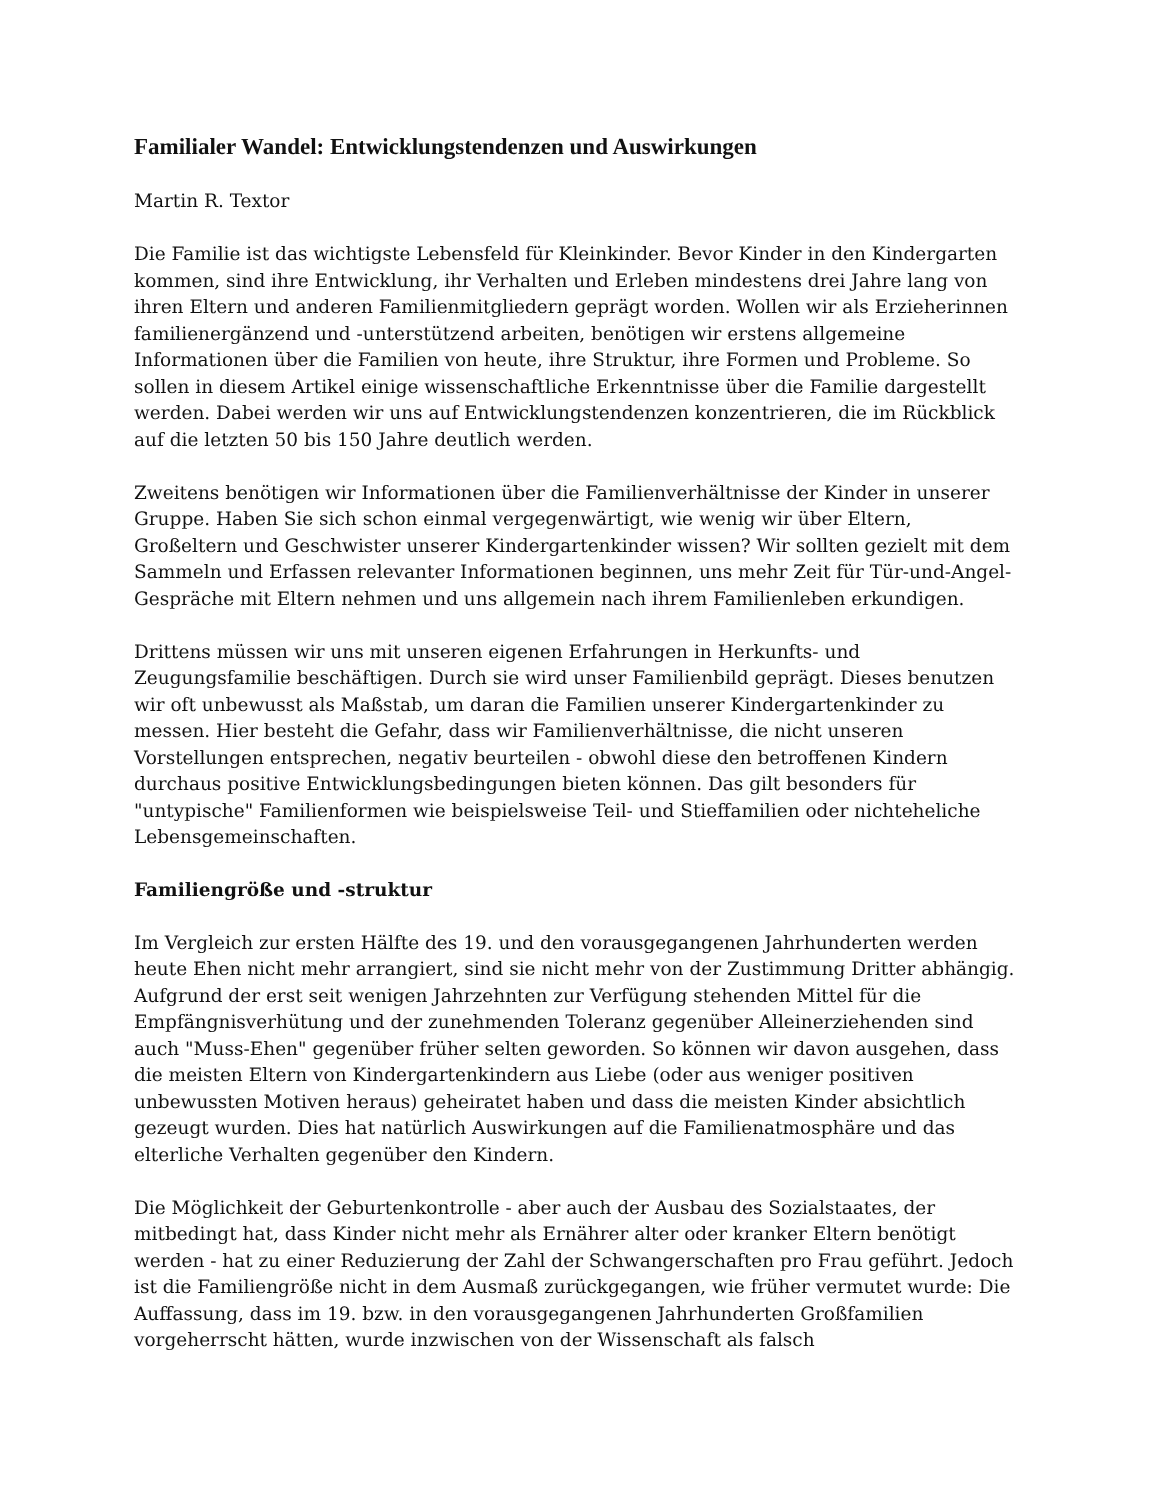Familialer Wandel: Entwicklungstendenzen und Auswirkungen
Martin R. Textor
Die Familie ist das wichtigste Lebensfeld für Kleinkinder. Bevor Kinder in den Kindergarten kommen, sind ihre Entwicklung, ihr Verhalten und Erleben mindestens drei Jahre lang von ihren Eltern und anderen Familienmitgliedern geprägt worden. Wollen wir als Erzieherinnen familienergänzend und -unterstützend arbeiten, benötigen wir erstens allgemeine Informationen über die Familien von heute, ihre Struktur, ihre Formen und Probleme. So sollen in diesem Artikel einige wissenschaftliche Erkenntnisse über die Familie dargestellt werden. Dabei werden wir uns auf Entwicklungstendenzen konzentrieren, die im Rückblick auf die letzten 50 bis 150 Jahre deutlich werden.
Zweitens benötigen wir Informationen über die Familienverhältnisse der Kinder in unserer Gruppe. Haben Sie sich schon einmal vergegenwärtigt, wie wenig wir über Eltern, Großeltern und Geschwister unserer Kindergartenkinder wissen? Wir sollten gezielt mit dem Sammeln und Erfassen relevanter Informationen beginnen, uns mehr Zeit für Tür-und-Angel-Gespräche mit Eltern nehmen und uns allgemein nach ihrem Familienleben erkundigen.
Drittens müssen wir uns mit unseren eigenen Erfahrungen in Herkunfts- und Zeugungsfamilie beschäftigen. Durch sie wird unser Familienbild geprägt. Dieses benutzen wir oft unbewusst als Maßstab, um daran die Familien unserer Kindergartenkinder zu messen. Hier besteht die Gefahr, dass wir Familienverhältnisse, die nicht unseren Vorstellungen entsprechen, negativ beurteilen - obwohl diese den betroffenen Kindern durchaus positive Entwicklungsbedingungen bieten können. Das gilt besonders für "untypische" Familienformen wie beispielsweise Teil- und Stieffamilien oder nichteheliche Lebensgemeinschaften.
Familiengröße und -struktur
Im Vergleich zur ersten Hälfte des 19. und den vorausgegangenen Jahrhunderten werden heute Ehen nicht mehr arrangiert, sind sie nicht mehr von der Zustimmung Dritter abhängig. Aufgrund der erst seit wenigen Jahrzehnten zur Verfügung stehenden Mittel für die Empfängnisverhütung und der zunehmenden Toleranz gegenüber Alleinerziehenden sind auch "Muss-Ehen" gegenüber früher selten geworden. So können wir davon ausgehen, dass die meisten Eltern von Kindergartenkindern aus Liebe (oder aus weniger positiven unbewussten Motiven heraus) geheiratet haben und dass die meisten Kinder absichtlich gezeugt wurden. Dies hat natürlich Auswirkungen auf die Familienatmosphäre und das elterliche Verhalten gegenüber den Kindern.
Die Möglichkeit der Geburtenkontrolle - aber auch der Ausbau des Sozialstaates, der mitbedingt hat, dass Kinder nicht mehr als Ernährer alter oder kranker Eltern benötigt werden - hat zu einer Reduzierung der Zahl der Schwangerschaften pro Frau geführt. Jedoch ist die Familiengröße nicht in dem Ausmaß zurückgegangen, wie früher vermutet wurde: Die Auffassung, dass im 19. bzw. in den vorausgegangenen Jahrhunderten Großfamilien vorgeherrscht hätten, wurde inzwischen von der Wissenschaft als falsch